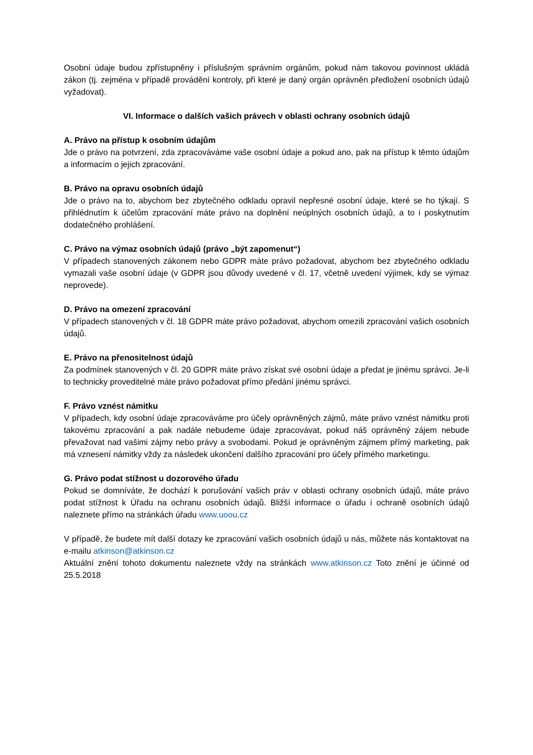Osobní údaje budou zpřístupněny i příslušným správním orgánům, pokud nám takovou povinnost ukládá zákon (tj. zejména v případě provádění kontroly, při které je daný orgán oprávněn předložení osobních údajů vyžadovat).
VI. Informace o dalších vašich právech v oblasti ochrany osobních údajů
A. Právo na přístup k osobním údajům
Jde o právo na potvrzení, zda zpracováváme vaše osobní údaje a pokud ano, pak na přístup k těmto údajům a informacím o jejich zpracování.
B. Právo na opravu osobních údajů
Jde o právo na to, abychom bez zbytečného odkladu opravil nepřesné osobní údaje, které se ho týkají. S přihlédnutím k účelům zpracování máte právo na doplnění neúplných osobních údajů, a to i poskytnutím dodatečného prohlášení.
C. Právo na výmaz osobních údajů (právo „být zapomenut“)
V případech stanovených zákonem nebo GDPR máte právo požadovat, abychom bez zbytečného odkladu vymazali vaše osobní údaje (v GDPR jsou důvody uvedené v čl. 17, včetně uvedení výjimek, kdy se výmaz neprovede).
D. Právo na omezení zpracování
V případech stanovených v čl. 18 GDPR máte právo požadovat, abychom omezili zpracování vašich osobních údajů.
E. Právo na přenositelnost údajů
Za podmínek stanovených v čl. 20 GDPR máte právo získat své osobní údaje a předat je jinému správci. Je-li to technicky proveditelné máte právo požadovat přímo předání jinému správci.
F. Právo vznést námitku
V případech, kdy osobní údaje zpracováváme pro účely oprávněných zájmů, máte právo vznést námitku proti takovému zpracování a pak nadále nebudeme údaje zpracovávat, pokud náš oprávněný zájem nebude převažovat nad vašimi zájmy nebo právy a svobodami. Pokud je oprávněným zájmem přímý marketing, pak má vznesení námitky vždy za následek ukončení dalšího zpracování pro účely přímého marketingu.
G. Právo podat stížnost u dozorového úřadu
Pokud se domníváte, že dochází k porušování vašich práv v oblasti ochrany osobních údajů, máte právo podat stížnost k Úřadu na ochranu osobních údajů. Bližší informace o úřadu i ochraně osobních údajů naleznete přímo na stránkách úřadu www.uoou.cz
V případě, že budete mít další dotazy ke zpracování vašich osobních údajů u nás, můžete nás kontaktovat na e-mailu atkinson@atkinson.cz
Aktuální znění tohoto dokumentu naleznete vždy na stránkách www.atkinson.cz Toto znění je účinné od 25.5.2018